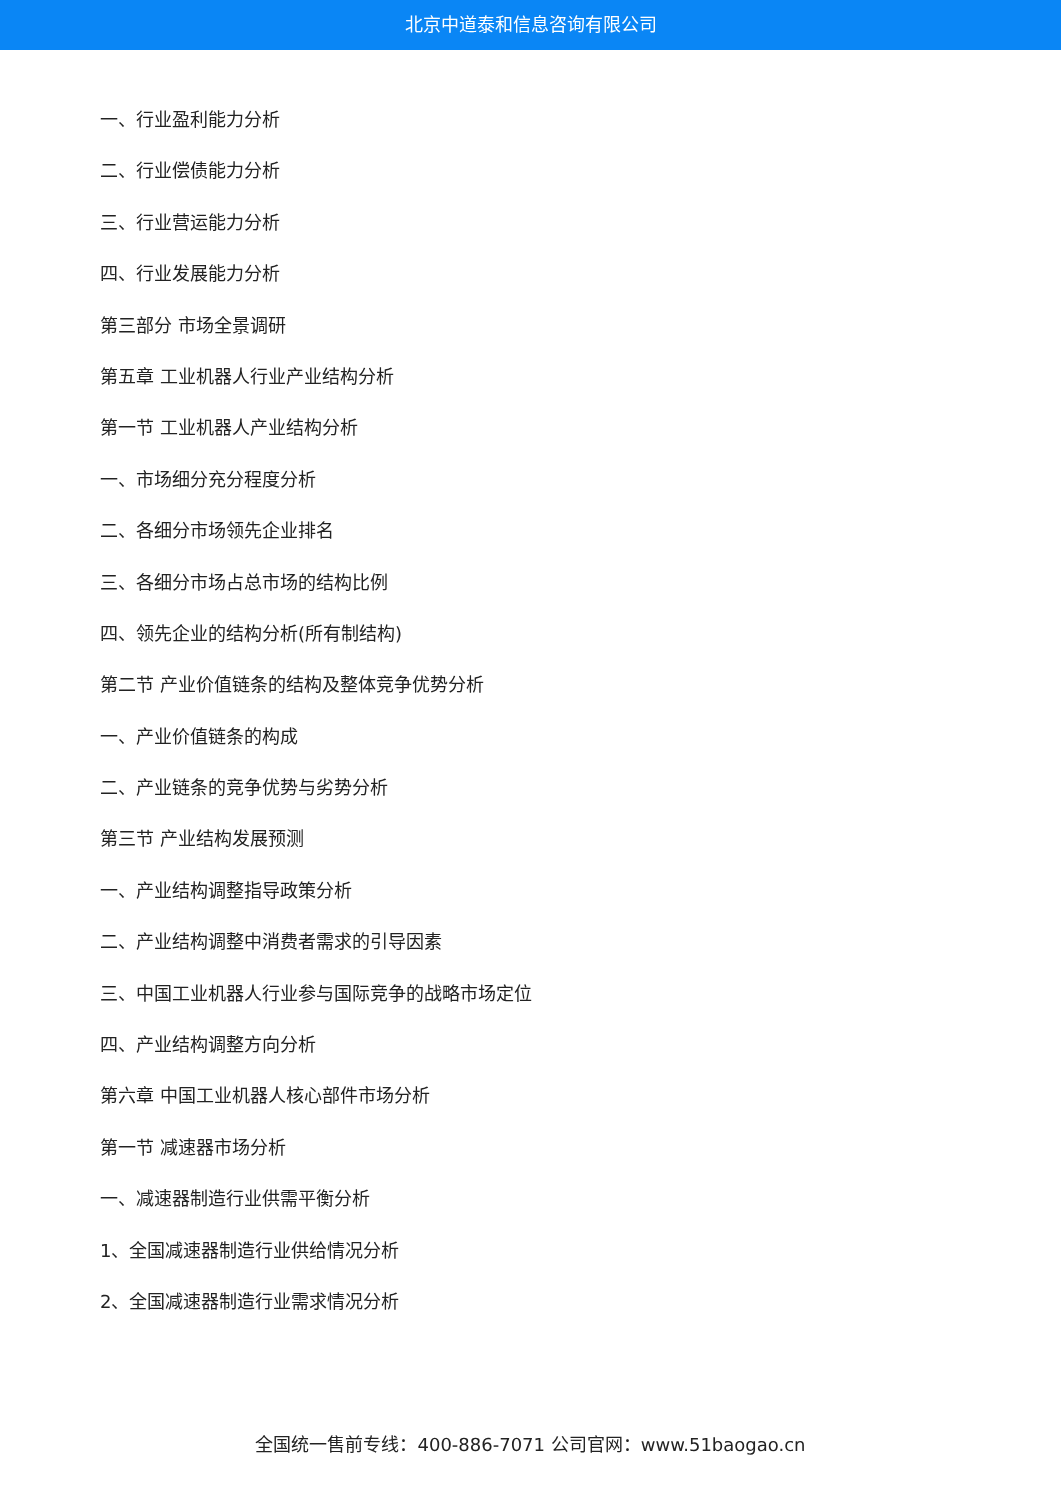北京中道泰和信息咨询有限公司
一、行业盈利能力分析
二、行业偿债能力分析
三、行业营运能力分析
四、行业发展能力分析
第三部分 市场全景调研
第五章 工业机器人行业产业结构分析
第一节 工业机器人产业结构分析
一、市场细分充分程度分析
二、各细分市场领先企业排名
三、各细分市场占总市场的结构比例
四、领先企业的结构分析(所有制结构)
第二节 产业价值链条的结构及整体竞争优势分析
一、产业价值链条的构成
二、产业链条的竞争优势与劣势分析
第三节 产业结构发展预测
一、产业结构调整指导政策分析
二、产业结构调整中消费者需求的引导因素
三、中国工业机器人行业参与国际竞争的战略市场定位
四、产业结构调整方向分析
第六章 中国工业机器人核心部件市场分析
第一节 减速器市场分析
一、减速器制造行业供需平衡分析
1、全国减速器制造行业供给情况分析
2、全国减速器制造行业需求情况分析
全国统一售前专线：400-886-7071 公司官网：www.51baogao.cn